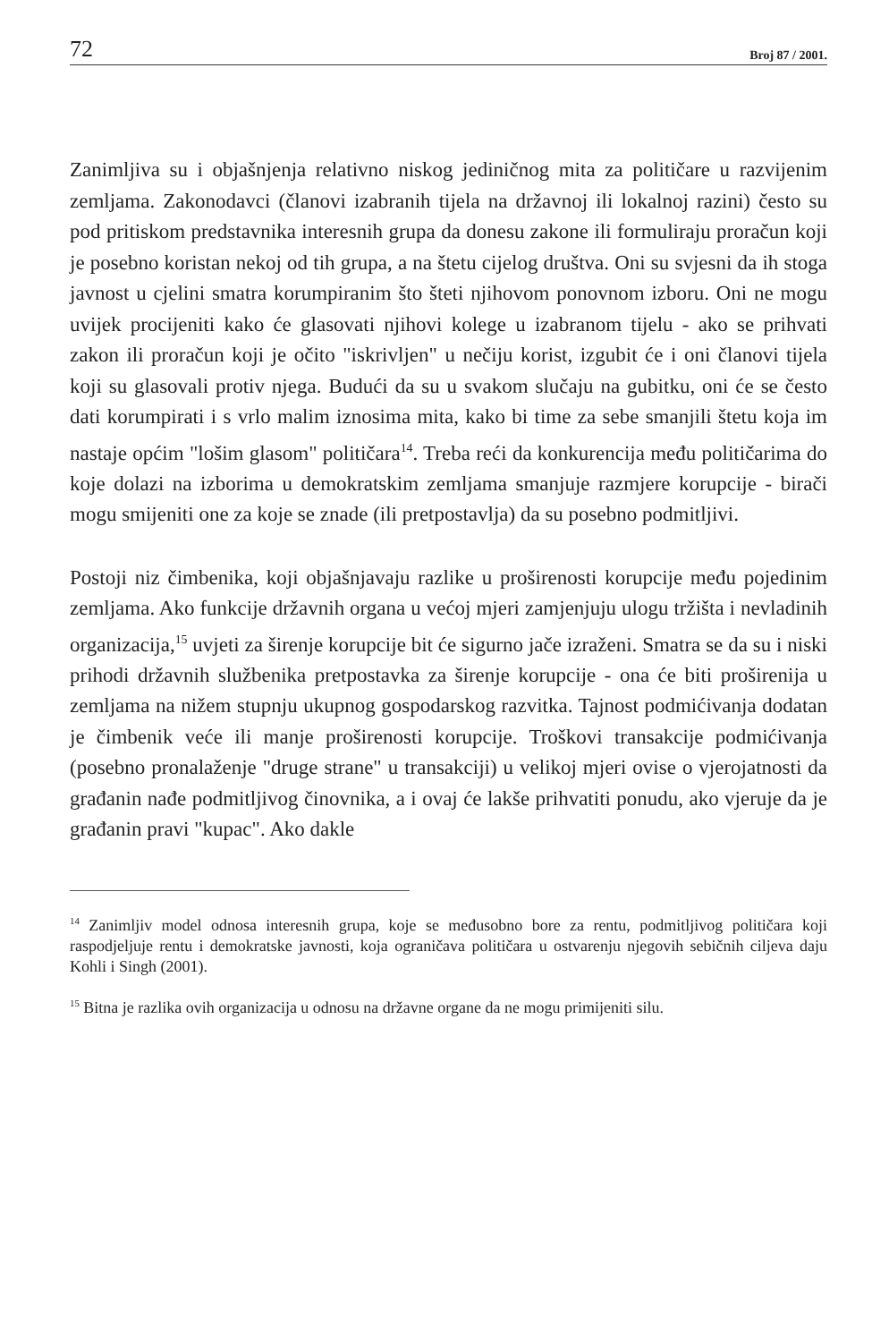72 Broj 87 / 2001.
Zanimljiva su i objašnjenja relativno niskog jediničnog mita za političare u razvijenim zemljama. Zakonodavci (članovi izabranih tijela na državnoj ili lokalnoj razini) često su pod pritiskom predstavnika interesnih grupa da donesu zakone ili formuliraju proračun koji je posebno koristan nekoj od tih grupa, a na štetu cijelog društva. Oni su svjesni da ih stoga javnost u cjelini smatra korumpiranim što šteti njihovom ponovnom izboru. Oni ne mogu uvijek procijeniti kako će glasovati njihovi kolege u izabranom tijelu - ako se prihvati zakon ili proračun koji je očito "iskrivljen" u nečiju korist, izgubit će i oni članovi tijela koji su glasovali protiv njega. Budući da su u svakom slučaju na gubitku, oni će se često dati korumpirati i s vrlo malim iznosima mita, kako bi time za sebe smanjili štetu koja im nastaje općim "lošim glasom" političara<sup>14</sup>. Treba reći da konkurencija među političarima do koje dolazi na izborima u demokratskim zemljama smanjuje razmjere korupcije - birači mogu smijeniti one za koje se znade (ili pretpostavlja) da su posebno podmitljivi.
Postoji niz čimbenika, koji objašnjavaju razlike u proširenosti korupcije među pojedinim zemljama. Ako funkcije državnih organa u većoj mjeri zamjenjuju ulogu tržišta i nevladinih organizacija,<sup>15</sup> uvjeti za širenje korupcije bit će sigurno jače izraženi. Smatra se da su i niski prihodi državnih službenika pretpostavka za širenje korupcije - ona će biti proširenija u zemljama na nižem stupnju ukupnog gospodarskog razvitka. Tajnost podmićivanja dodatan je čimbenik veće ili manje proširenosti korupcije. Troškovi transakcije podmićivanja (posebno pronalaženje "druge strane" u transakciji) u velikoj mjeri ovise o vjerojatnosti da građanin nađe podmitljivog činovnika, a i ovaj će lakše prihvatiti ponudu, ako vjeruje da je građanin pravi "kupac". Ako dakle
<sup>14</sup> Zanimljiv model odnosa interesnih grupa, koje se međusobno bore za rentu, podmitljivog političara koji raspodjeljuje rentu i demokratske javnosti, koja ograničava političara u ostvarenju njegovih sebičnih ciljeva daju Kohli i Singh (2001).
<sup>15</sup> Bitna je razlika ovih organizacija u odnosu na državne organe da ne mogu primijeniti silu.